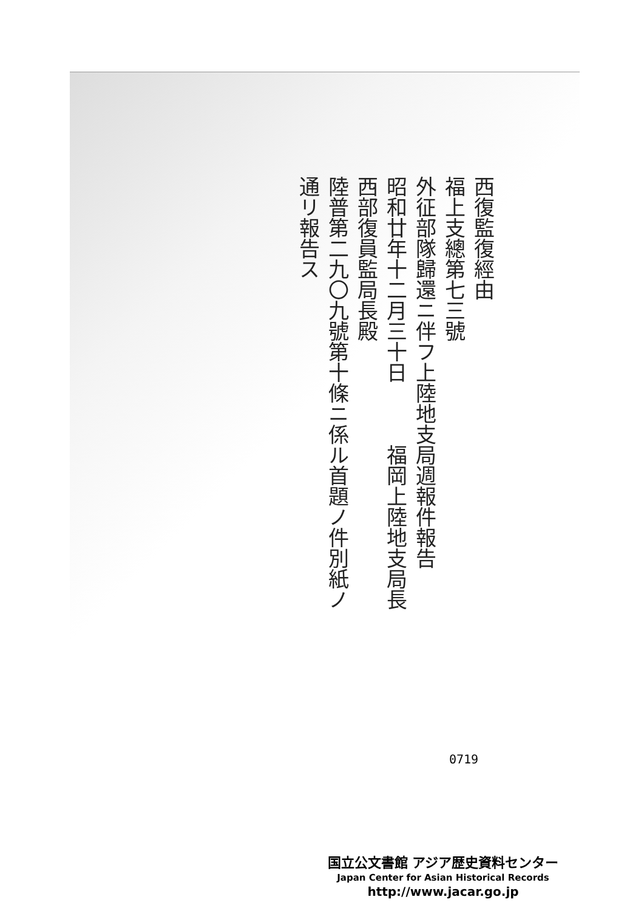西復監復經由
福上支總第七三號
外征部隊歸還ニ伴フ上陸地支局週報件報告
昭和廿年十二月三十日　　　福岡上陸地支局長
西部復員監局長殿
陸普第二九〇九號第十條ニ係ル首題ノ件別紙ノ
通リ報告ス
0719
国立公文書館 アジア歴史資料センター
Japan Center for Asian Historical Records
http://www.jacar.go.jp